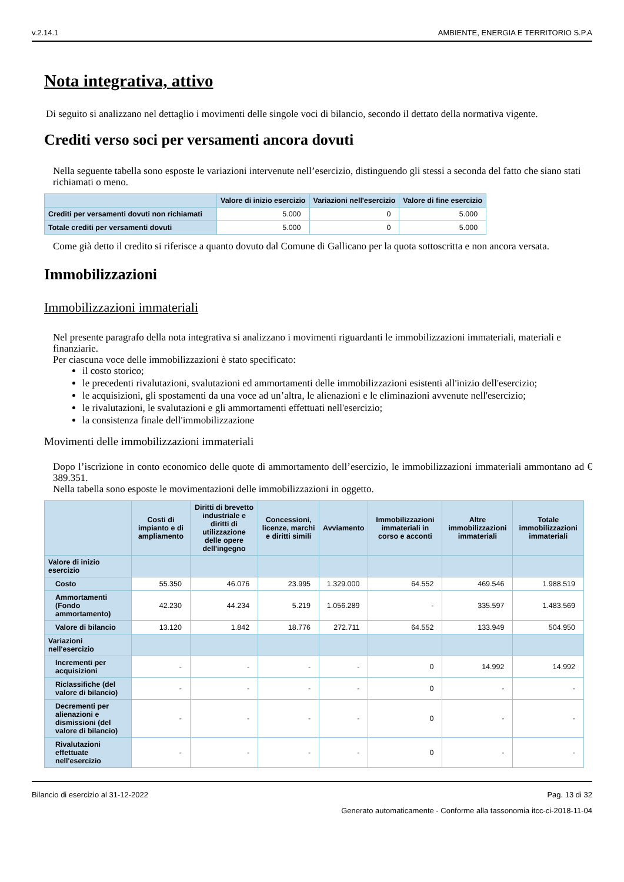v.2.14.1 AMBIENTE, ENERGIA E TERRITORIO S.P.A
Nota integrativa, attivo
Di seguito si analizzano nel dettaglio i movimenti delle singole voci di bilancio, secondo il dettato della normativa vigente.
Crediti verso soci per versamenti ancora dovuti
Nella seguente tabella sono esposte le variazioni intervenute nell’esercizio, distinguendo gli stessi a seconda del fatto che siano stati richiamati o meno.
| | Valore di inizio esercizio | Variazioni nell'esercizio | Valore di fine esercizio |
| --- | --- | --- | --- |
| Crediti per versamenti dovuti non richiamati | 5.000 | 0 | 5.000 |
| Totale crediti per versamenti dovuti | 5.000 | 0 | 5.000 |
Come già detto il credito si riferisce a quanto dovuto dal Comune di Gallicano per la quota sottoscritta e non ancora versata.
Immobilizzazioni
Immobilizzazioni immateriali
Nel presente paragrafo della nota integrativa si analizzano i movimenti riguardanti le immobilizzazioni immateriali, materiali e finanziarie.
Per ciascuna voce delle immobilizzazioni è stato specificato:
il costo storico;
le precedenti rivalutazioni, svalutazioni ed ammortamenti delle immobilizzazioni esistenti all'inizio dell'esercizio;
le acquisizioni, gli spostamenti da una voce ad un’altra, le alienazioni e le eliminazioni avvenute nell'esercizio;
le rivalutazioni, le svalutazioni e gli ammortamenti effettuati nell'esercizio;
la consistenza finale dell'immobilizzazione
Movimenti delle immobilizzazioni immateriali
Dopo l’iscrizione in conto economico delle quote di ammortamento dell’esercizio, le immobilizzazioni immateriali ammontano ad € 389.351.
Nella tabella sono esposte le movimentazioni delle immobilizzazioni in oggetto.
| | Costi di impianto e di ampliamento | Diritti di brevetto industriale e diritti di utilizzazione delle opere dell'ingegno | Concessioni, licenze, marchi e diritti simili | Avviamento | Immobilizzazioni immateriali in corso e acconti | Altre immobilizzazioni immateriali | Totale immobilizzazioni immateriali |
| --- | --- | --- | --- | --- | --- | --- | --- |
| Valore di inizio esercizio | | | | | | | |
| Costo | 55.350 | 46.076 | 23.995 | 1.329.000 | 64.552 | 469.546 | 1.988.519 |
| Ammortamenti (Fondo ammortamento) | 42.230 | 44.234 | 5.219 | 1.056.289 | - | 335.597 | 1.483.569 |
| Valore di bilancio | 13.120 | 1.842 | 18.776 | 272.711 | 64.552 | 133.949 | 504.950 |
| Variazioni nell'esercizio | | | | | | | |
| Incrementi per acquisizioni | - | - | - | - | 0 | 14.992 | 14.992 |
| Riclassifiche (del valore di bilancio) | - | - | - | - | 0 | - | - |
| Decrementi per alienazioni e dismissioni (del valore di bilancio) | - | - | - | - | 0 | - | - |
| Rivalutazioni effettuate nell'esercizio | - | - | - | - | 0 | - | - |
Bilancio di esercizio al 31-12-2022 Pag. 13 di 32
Generato automaticamente - Conforme alla tassonomia itcc-ci-2018-11-04